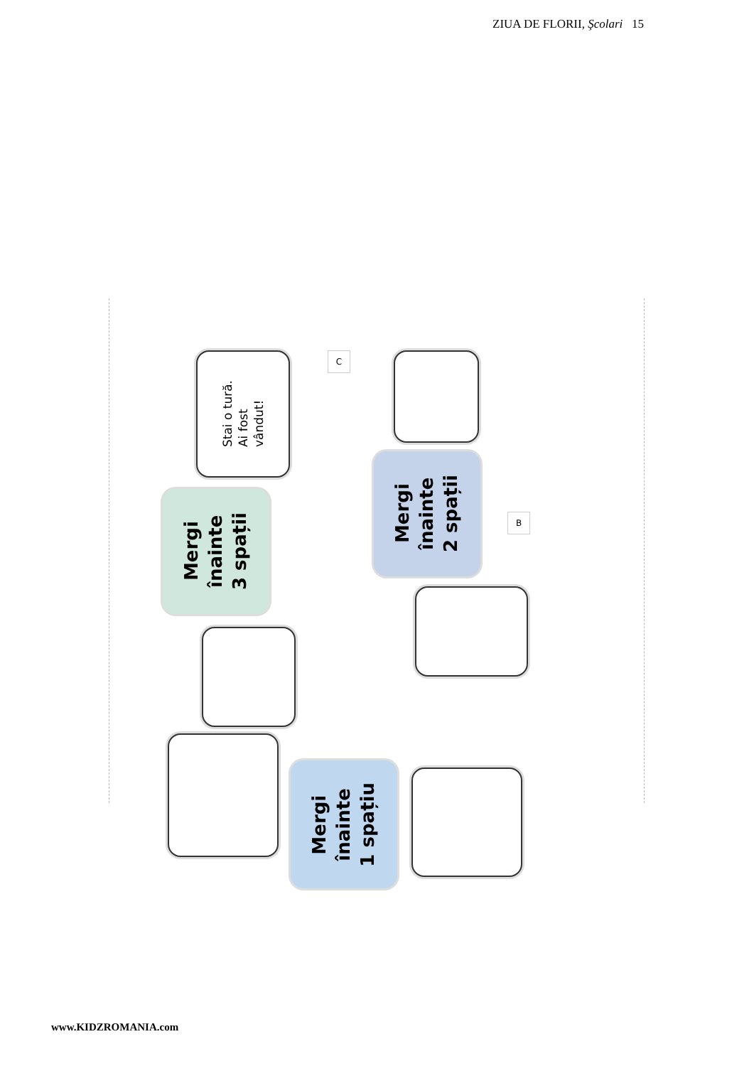ZIUA DE FLORII, Şcolari 15
Stai o tură.
Ai fost
vândut!
C
Mergi
înainte
3 spații
Mergi
înainte
2 spații
B
Mergi
înainte
1 spațiu
www.KIDZROMANIA.com